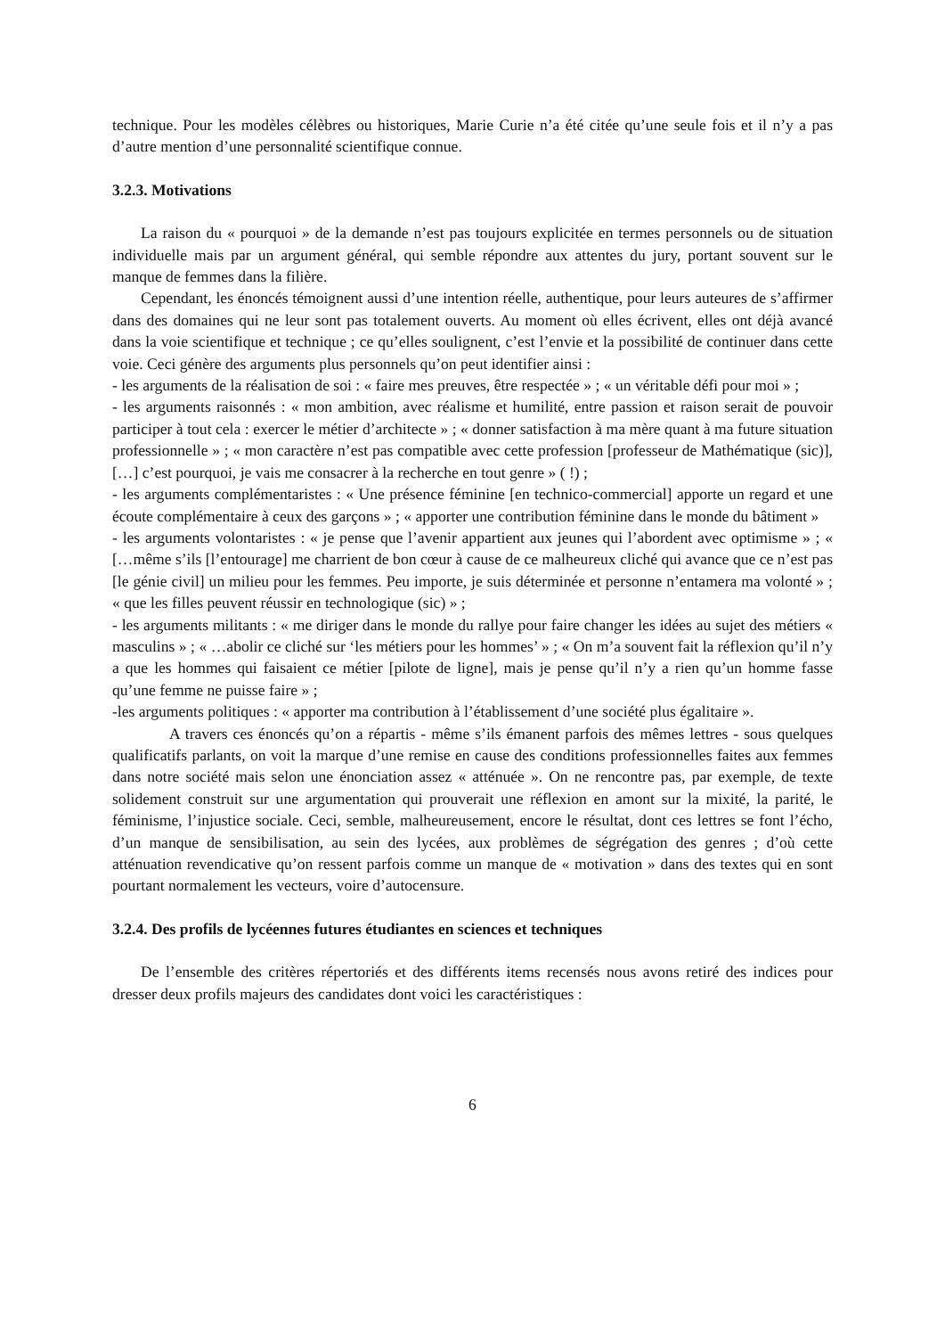technique. Pour les modèles célèbres ou historiques, Marie Curie n’a été citée qu’une seule fois et il n’y a pas d’autre mention d’une personnalité scientifique connue.
3.2.3. Motivations
La raison du « pourquoi » de la demande n’est pas toujours explicitée en termes personnels ou de situation individuelle mais par un argument général, qui semble répondre aux attentes du jury, portant souvent sur le manque de femmes dans la filière.
Cependant, les énoncés témoignent aussi d’une intention réelle, authentique, pour leurs auteures de s’affirmer dans des domaines qui ne leur sont pas totalement ouverts. Au moment où elles écrivent, elles ont déjà avancé dans la voie scientifique et technique ; ce qu’elles soulignent, c’est l’envie et la possibilité de continuer dans cette voie. Ceci génère des arguments plus personnels qu’on peut identifier ainsi :
- les arguments de la réalisation de soi : « faire mes preuves, être respectée » ; « un véritable défi pour moi » ;
- les arguments raisonnés : « mon ambition, avec réalisme et humilité, entre passion et raison serait de pouvoir participer à tout cela : exercer le métier d’architecte » ; « donner satisfaction à ma mère quant à ma future situation professionnelle » ; « mon caractère n’est pas compatible avec cette profession [professeur de Mathématique (sic)], […] c’est pourquoi, je vais me consacrer à la recherche en tout genre » ( !) ;
- les arguments complémentaristes : « Une présence féminine [en technico-commercial] apporte un regard et une écoute complémentaire à ceux des garçons » ; « apporter une contribution féminine dans le monde du bâtiment »
- les arguments volontaristes : « je pense que l’avenir appartient aux jeunes qui l’abordent avec optimisme » ; « […même s’ils [l’entourage] me charrient de bon cœur à cause de ce malheureux cliché qui avance que ce n’est pas [le génie civil] un milieu pour les femmes. Peu importe, je suis déterminée et personne n’entamera ma volonté » ; « que les filles peuvent réussir en technologique (sic) » ;
- les arguments militants : « me diriger dans le monde du rallye pour faire changer les idées au sujet des métiers « masculins » ; « …abolir ce cliché sur ‘les métiers pour les hommes’ » ; « On m’a souvent fait la réflexion qu’il n’y a que les hommes qui faisaient ce métier [pilote de ligne], mais je pense qu’il n’y a rien qu’un homme fasse qu’une femme ne puisse faire » ;
-les arguments politiques : « apporter ma contribution à l’établissement d’une société plus égalitaire ».
A travers ces énoncés qu’on a répartis - même s’ils émanent parfois des mêmes lettres - sous quelques qualificatifs parlants, on voit la marque d’une remise en cause des conditions professionnelles faites aux femmes dans notre société mais selon une énonciation assez « atténuée ». On ne rencontre pas, par exemple, de texte solidement construit sur une argumentation qui prouverait une réflexion en amont sur la mixité, la parité, le féminisme, l’injustice sociale. Ceci, semble, malheureusement, encore le résultat, dont ces lettres se font l’écho, d’un manque de sensibilisation, au sein des lycées, aux problèmes de ségrégation des genres ; d’où cette atténuation revendicative qu’on ressent parfois comme un manque de « motivation » dans des textes qui en sont pourtant normalement les vecteurs, voire d’autocensure.
3.2.4. Des profils de lycéennes futures étudiantes en sciences et techniques
De l’ensemble des critères répertoriés et des différents items recensés nous avons retiré des indices pour dresser deux profils majeurs des candidates dont voici les caractéristiques :
6